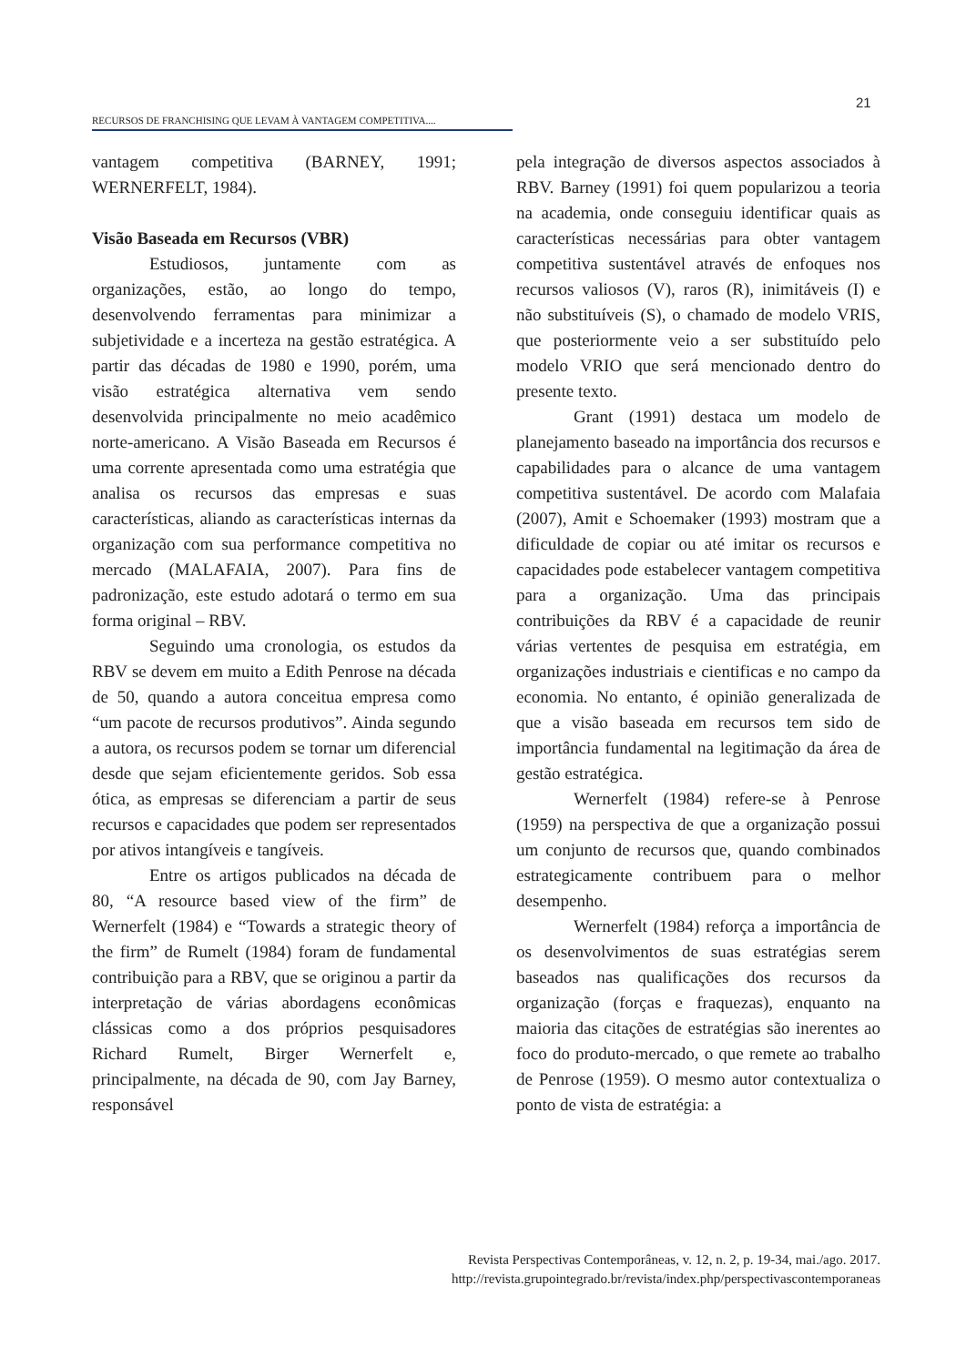21
RECURSOS DE FRANCHISING QUE LEVAM À VANTAGEM COMPETITIVA....
vantagem competitiva (BARNEY, 1991; WERNERFELT, 1984).
Visão Baseada em Recursos (VBR)
Estudiosos, juntamente com as organizações, estão, ao longo do tempo, desenvolvendo ferramentas para minimizar a subjetividade e a incerteza na gestão estratégica. A partir das décadas de 1980 e 1990, porém, uma visão estratégica alternativa vem sendo desenvolvida principalmente no meio acadêmico norte-americano. A Visão Baseada em Recursos é uma corrente apresentada como uma estratégia que analisa os recursos das empresas e suas características, aliando as características internas da organização com sua performance competitiva no mercado (MALAFAIA, 2007). Para fins de padronização, este estudo adotará o termo em sua forma original – RBV.
Seguindo uma cronologia, os estudos da RBV se devem em muito a Edith Penrose na década de 50, quando a autora conceitua empresa como “um pacote de recursos produtivos”. Ainda segundo a autora, os recursos podem se tornar um diferencial desde que sejam eficientemente geridos. Sob essa ótica, as empresas se diferenciam a partir de seus recursos e capacidades que podem ser representados por ativos intangíveis e tangíveis.
Entre os artigos publicados na década de 80, “A resource based view of the firm” de Wernerfelt (1984) e “Towards a strategic theory of the firm” de Rumelt (1984) foram de fundamental contribuição para a RBV, que se originou a partir da interpretação de várias abordagens econômicas clássicas como a dos próprios pesquisadores Richard Rumelt, Birger Wernerfelt e, principalmente, na década de 90, com Jay Barney, responsável
pela integração de diversos aspectos associados à RBV. Barney (1991) foi quem popularizou a teoria na academia, onde conseguiu identificar quais as características necessárias para obter vantagem competitiva sustentável através de enfoques nos recursos valiosos (V), raros (R), inimitáveis (I) e não substituíveis (S), o chamado de modelo VRIS, que posteriormente veio a ser substituído pelo modelo VRIO que será mencionado dentro do presente texto.
Grant (1991) destaca um modelo de planejamento baseado na importância dos recursos e capabilidades para o alcance de uma vantagem competitiva sustentável. De acordo com Malafaia (2007), Amit e Schoemaker (1993) mostram que a dificuldade de copiar ou até imitar os recursos e capacidades pode estabelecer vantagem competitiva para a organização. Uma das principais contribuições da RBV é a capacidade de reunir várias vertentes de pesquisa em estratégia, em organizações industriais e cientificas e no campo da economia. No entanto, é opinião generalizada de que a visão baseada em recursos tem sido de importância fundamental na legitimação da área de gestão estratégica.
Wernerfelt (1984) refere-se à Penrose (1959) na perspectiva de que a organização possui um conjunto de recursos que, quando combinados estrategicamente contribuem para o melhor desempenho.
Wernerfelt (1984) reforça a importância de os desenvolvimentos de suas estratégias serem baseados nas qualificações dos recursos da organização (forças e fraquezas), enquanto na maioria das citações de estratégias são inerentes ao foco do produto-mercado, o que remete ao trabalho de Penrose (1959). O mesmo autor contextualiza o ponto de vista de estratégia: a
Revista Perspectivas Contemporâneas, v. 12, n. 2, p. 19-34, mai./ago. 2017.
http://revista.grupointegrado.br/revista/index.php/perspectivascontemporaneas